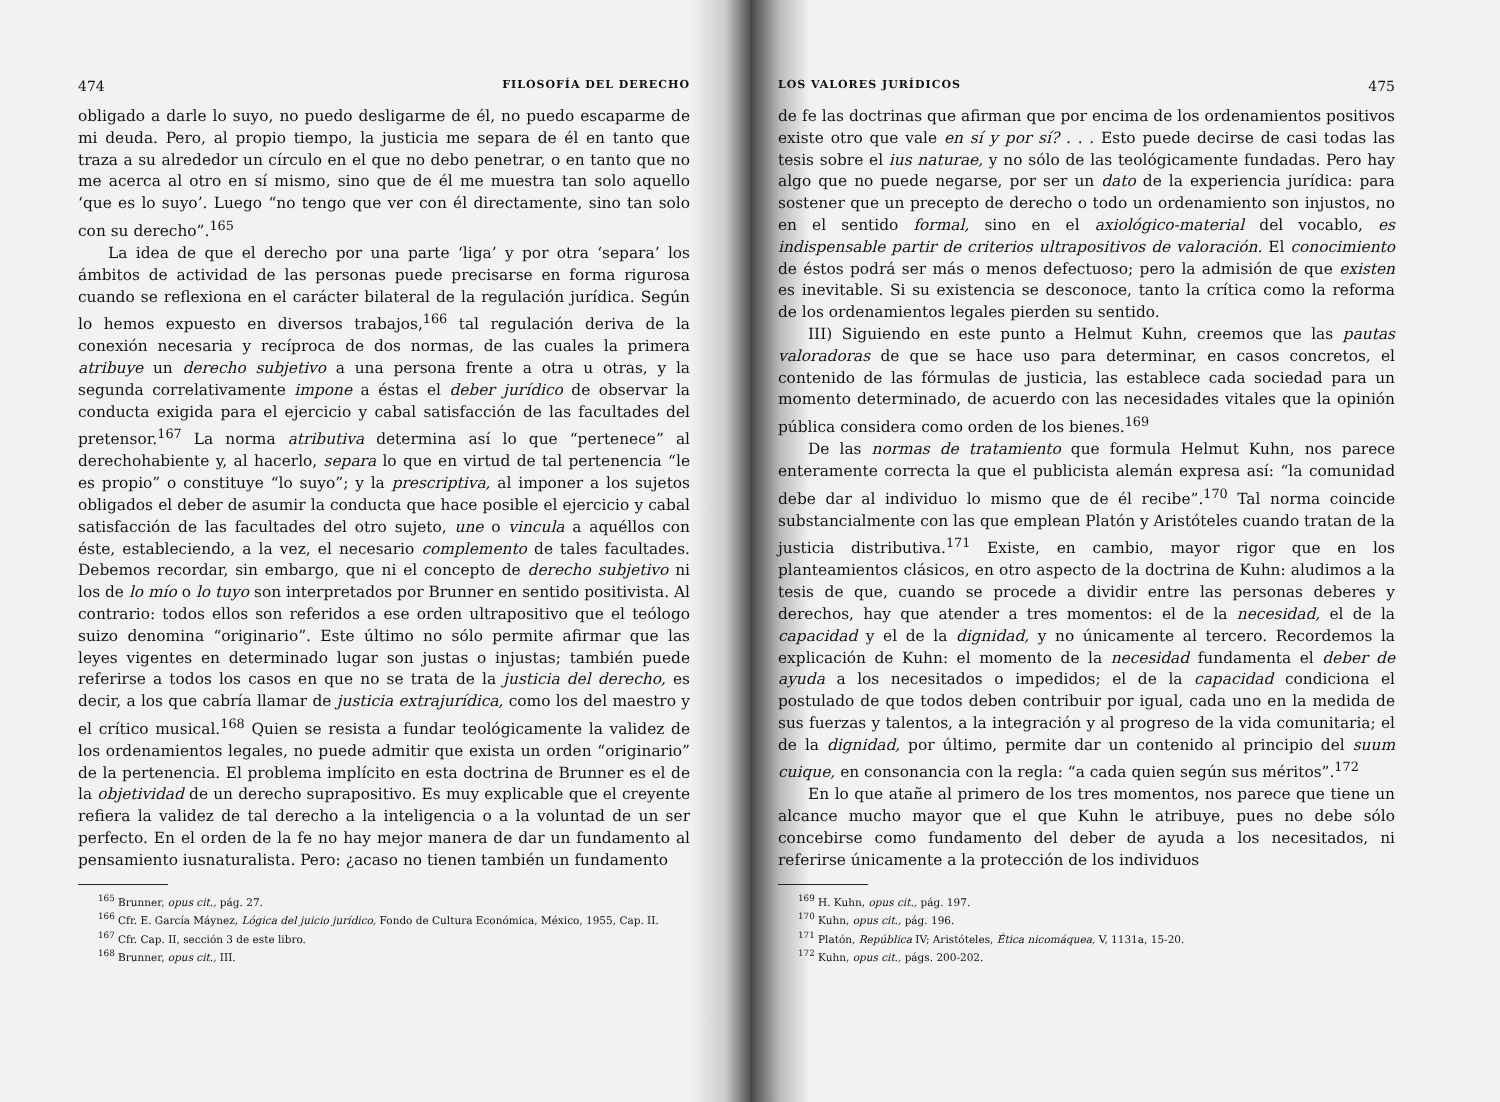474 FILOSOFÍA DEL DERECHO
obligado a darle lo suyo, no puedo desligarme de él, no puedo escaparme de mi deuda. Pero, al propio tiempo, la justicia me separa de él en tanto que traza a su alrededor un círculo en el que no debo penetrar, o en tanto que no me acerca al otro en sí mismo, sino que de él me muestra tan solo aquello ‘que es lo suyo’. Luego “no tengo que ver con él directamente, sino tan solo con su derecho”.<sup>165</sup>
La idea de que el derecho por una parte ‘liga’ y por otra ‘separa’ los ámbitos de actividad de las personas puede precisarse en forma rigurosa cuando se reflexiona en el carácter bilateral de la regulación jurídica. Según lo hemos expuesto en diversos trabajos,<sup>166</sup> tal regulación deriva de la conexión necesaria y recíproca de dos normas, de las cuales la primera atribuye un derecho subjetivo a una persona frente a otra u otras, y la segunda correlativamente impone a éstas el deber jurídico de observar la conducta exigida para el ejercicio y cabal satisfacción de las facultades del pretensor.<sup>167</sup> La norma atributiva determina así lo que “pertenece” al derechohabiente y, al hacerlo, separa lo que en virtud de tal pertenencia “le es propio” o constituye “lo suyo”; y la prescriptiva, al imponer a los sujetos obligados el deber de asumir la conducta que hace posible el ejercicio y cabal satisfacción de las facultades del otro sujeto, une o vincula a aquéllos con éste, estableciendo, a la vez, el necesario complemento de tales facultades. Debemos recordar, sin embargo, que ni el concepto de derecho subjetivo ni los de lo mío o lo tuyo son interpretados por Brunner en sentido positivista. Al contrario: todos ellos son referidos a ese orden ultrapositivo que el teólogo suizo denomina “originario”. Este último no sólo permite afirmar que las leyes vigentes en determinado lugar son justas o injustas; también puede referirse a todos los casos en que no se trata de la justicia del derecho, es decir, a los que cabría llamar de justicia extrajurídica, como los del maestro y el crítico musical.<sup>168</sup> Quien se resista a fundar teológicamente la validez de los ordenamientos legales, no puede admitir que exista un orden “originario” de la pertenencia. El problema implícito en esta doctrina de Brunner es el de la objetividad de un derecho suprapositivo. Es muy explicable que el creyente refiera la validez de tal derecho a la inteligencia o a la voluntad de un ser perfecto. En el orden de la fe no hay mejor manera de dar un fundamento al pensamiento iusnaturalista. Pero: ¿acaso no tienen también un fundamento
<sup>165</sup> Brunner, opus cit., pág. 27.
<sup>166</sup> Cfr. E. García Máynez, Lógica del juicio jurídico, Fondo de Cultura Económica, México, 1955, Cap. II.
<sup>167</sup> Cfr. Cap. II, sección 3 de este libro.
<sup>168</sup> Brunner, opus cit., III.
LOS VALORES JURÍDICOS 475
de fe las doctrinas que afirman que por encima de los ordenamientos positivos existe otro que vale en sí y por sí? . . . Esto puede decirse de casi todas las tesis sobre el ius naturae, y no sólo de las teológicamente fundadas. Pero hay algo que no puede negarse, por ser un dato de la experiencia jurídica: para sostener que un precepto de derecho o todo un ordenamiento son injustos, no en el sentido formal, sino en el axiológico-material del vocablo, es indispensable partir de criterios ultrapositivos de valoración. El conocimiento de éstos podrá ser más o menos defectuoso; pero la admisión de que existen es inevitable. Si su existencia se desconoce, tanto la crítica como la reforma de los ordenamientos legales pierden su sentido.
III) Siguiendo en este punto a Helmut Kuhn, creemos que las pautas valoradoras de que se hace uso para determinar, en casos concretos, el contenido de las fórmulas de justicia, las establece cada sociedad para un momento determinado, de acuerdo con las necesidades vitales que la opinión pública considera como orden de los bienes.<sup>169</sup>
De las normas de tratamiento que formula Helmut Kuhn, nos parece enteramente correcta la que el publicista alemán expresa así: “la comunidad debe dar al individuo lo mismo que de él recibe”.<sup>170</sup> Tal norma coincide substancialmente con las que emplean Platón y Aristóteles cuando tratan de la justicia distributiva.<sup>171</sup> Existe, en cambio, mayor rigor que en los planteamientos clásicos, en otro aspecto de la doctrina de Kuhn: aludimos a la tesis de que, cuando se procede a dividir entre las personas deberes y derechos, hay que atender a tres momentos: el de la necesidad, el de la capacidad y el de la dignidad, y no únicamente al tercero. Recordemos la explicación de Kuhn: el momento de la necesidad fundamenta el deber de ayuda a los necesitados o impedidos; el de la capacidad condiciona el postulado de que todos deben contribuir por igual, cada uno en la medida de sus fuerzas y talentos, a la integración y al progreso de la vida comunitaria; el de la dignidad, por último, permite dar un contenido al principio del suum cuique, en consonancia con la regla: “a cada quien según sus méritos”.<sup>172</sup>
En lo que atañe al primero de los tres momentos, nos parece que tiene un alcance mucho mayor que el que Kuhn le atribuye, pues no debe sólo concebirse como fundamento del deber de ayuda a los necesitados, ni referirse únicamente a la protección de los individuos
<sup>169</sup> H. Kuhn, opus cit., pág. 197.
<sup>170</sup> Kuhn, opus cit., pág. 196.
<sup>171</sup> Platón, República IV; Aristóteles, Ética nicomáquea, V, 1131a, 15-20.
<sup>172</sup> Kuhn, opus cit., págs. 200-202.